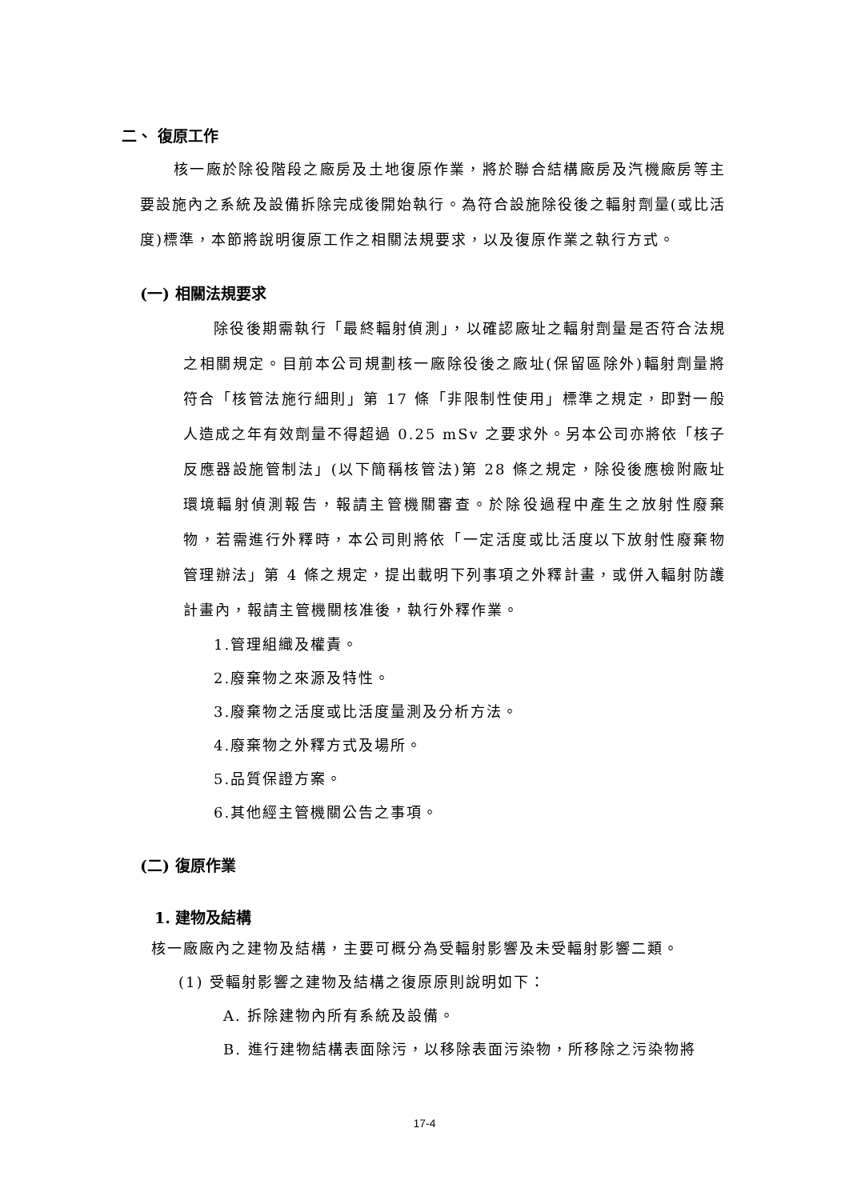二、 復原工作
核一廠於除役階段之廠房及土地復原作業，將於聯合結構廠房及汽機廠房等主要設施內之系統及設備拆除完成後開始執行。為符合設施除役後之輻射劑量(或比活度)標準，本節將說明復原工作之相關法規要求，以及復原作業之執行方式。
(一) 相關法規要求
除役後期需執行「最終輻射偵測」，以確認廠址之輻射劑量是否符合法規之相關規定。目前本公司規劃核一廠除役後之廠址(保留區除外)輻射劑量將符合「核管法施行細則」第 17 條「非限制性使用」標準之規定，即對一般人造成之年有效劑量不得超過 0.25 mSv 之要求外。另本公司亦將依「核子反應器設施管制法」(以下簡稱核管法)第 28 條之規定，除役後應檢附廠址環境輻射偵測報告，報請主管機關審查。於除役過程中產生之放射性廢棄物，若需進行外釋時，本公司則將依「一定活度或比活度以下放射性廢棄物管理辦法」第 4 條之規定，提出載明下列事項之外釋計畫，或併入輻射防護計畫內，報請主管機關核准後，執行外釋作業。
1.管理組織及權責。
2.廢棄物之來源及特性。
3.廢棄物之活度或比活度量測及分析方法。
4.廢棄物之外釋方式及場所。
5.品質保證方案。
6.其他經主管機關公告之事項。
(二) 復原作業
1. 建物及結構
核一廠廠內之建物及結構，主要可概分為受輻射影響及未受輻射影響二類。
(1) 受輻射影響之建物及結構之復原原則說明如下：
A. 拆除建物內所有系統及設備。
B. 進行建物結構表面除污，以移除表面污染物，所移除之污染物將
17-4